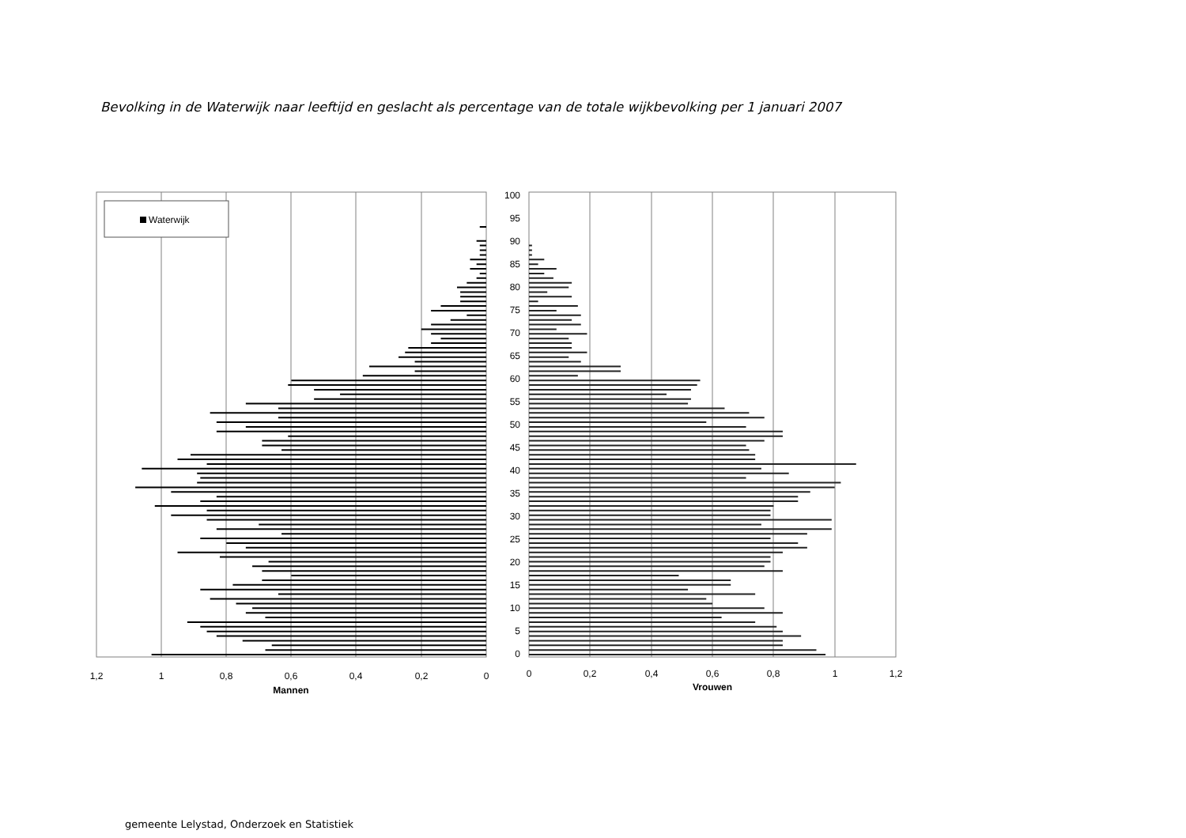Bevolking in de Waterwijk naar leeftijd en geslacht als percentage van de totale wijkbevolking per 1 januari 2007
Waterwijk
100
95
90
85
80
75
70
65
60
55
50
45
40
35
30
25
20
15
10
5
0
1,2
1
0,8
0,6
0,4
0,2
0
Mannen
0
0,2
0,4
0,6
0,8
1
1,2
Vrouwen
gemeente Lelystad, Onderzoek en Statistiek